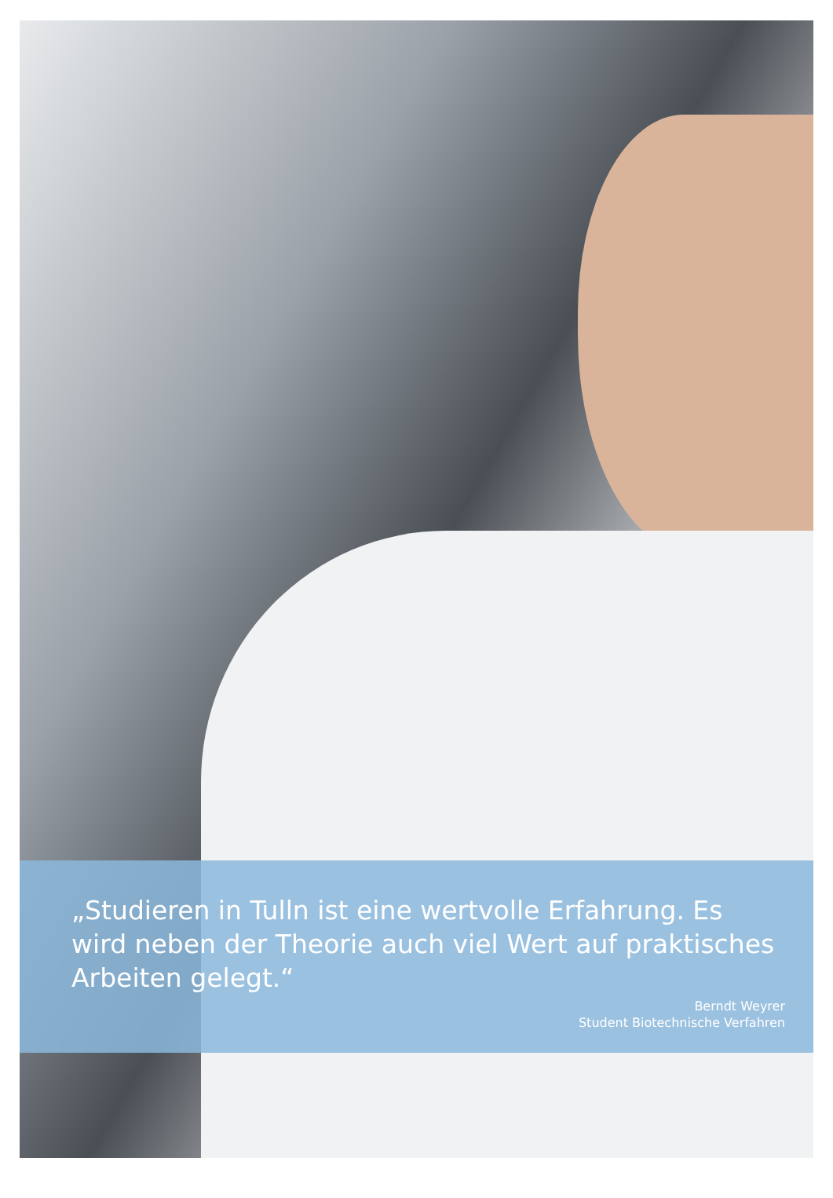„Studieren in Tulln ist eine wertvolle Erfahrung. Es wird neben der Theorie auch viel Wert auf praktisches Arbeiten gelegt.“
Berndt Weyrer
Student Biotechnische Verfahren